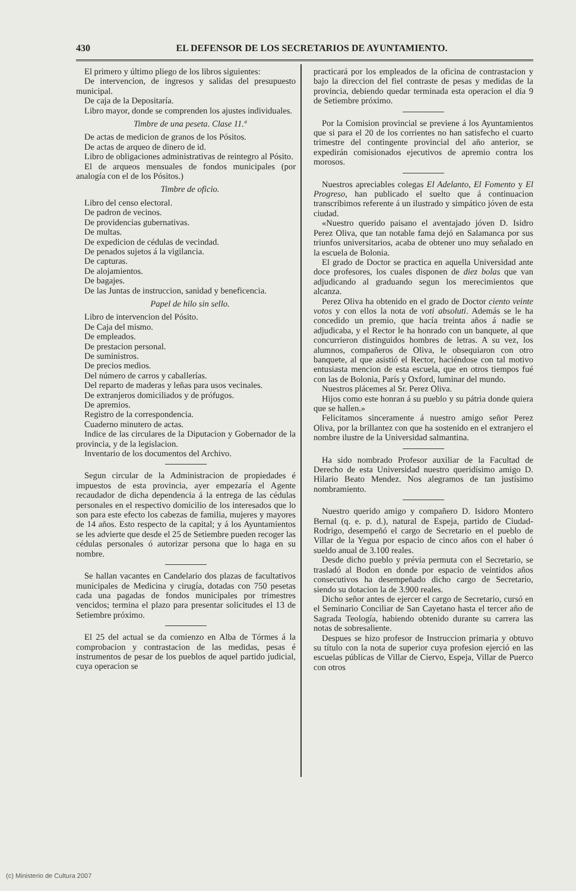430 EL DEFENSOR DE LOS SECRETARIOS DE AYUNTAMIENTO.
El primero y último pliego de los libros siguientes:
De intervencion, de ingresos y salidas del presupuesto municipal.
De caja de la Depositaría.
Libro mayor, donde se comprenden los ajustes individuales.
Timbre de una peseta. Clase 11.ª
De actas de medicion de granos de los Pósitos.
De actas de arqueo de dinero de id.
Libro de obligaciones administrativas de reintegro al Pósito.
El de arqueos mensuales de fondos municipales (por analogía con el de los Pósitos.)
Timbre de oficio.
Libro del censo electoral.
De padron de vecinos.
De providencias gubernativas.
De multas.
De expedicion de cédulas de vecindad.
De penados sujetos á la vigilancia.
De capturas.
De alojamientos.
De bagajes.
De las Juntas de instruccion, sanidad y beneficencia.
Papel de hilo sin sello.
Libro de intervencion del Pósito.
De Caja del mismo.
De empleados.
De prestacion personal.
De suministros.
De precios medios.
Del número de carros y caballerías.
Del reparto de maderas y leñas para usos vecinales.
De extranjeros domiciliados y de prófugos.
De apremios.
Registro de la correspondencia.
Cuaderno minutero de actas.
Indice de las circulares de la Diputacion y Gobernador de la provincia, y de la legislacion.
Inventario de los documentos del Archivo.
Segun circular de la Administracion de propiedades é impuestos de esta provincia, ayer empezaría el Agente recaudador de dicha dependencia á la entrega de las cédulas personales en el respectivo domicilio de los interesados que lo son para este efecto los cabezas de familia, mujeres y mayores de 14 años. Esto respecto de la capital; y á los Ayuntamientos se les advierte que desde el 25 de Setiembre pueden recoger las cédulas personales ó autorizar persona que lo haga en su nombre.
Se hallan vacantes en Candelario dos plazas de facultativos municipales de Medicina y cirugía, dotadas con 750 pesetas cada una pagadas de fondos municipales por trimestres vencidos; termina el plazo para presentar solicitudes el 13 de Setiembre próximo.
El 25 del actual se da comienzo en Alba de Tórmes á la comprobacion y contrastacion de las medidas, pesas é instrumentos de pesar de los pueblos de aquel partido judicial, cuya operacion se
practicará por los empleados de la oficina de contrastacion y bajo la direccion del fiel contraste de pesas y medidas de la provincia, debiendo quedar terminada esta operacion el dia 9 de Setiembre próximo.
Por la Comision provincial se previene á los Ayuntamientos que si para el 20 de los corrientes no han satisfecho el cuarto trimestre del contingente provincial del año anterior, se expedirán comisionados ejecutivos de apremio contra los morosos.
Nuestros apreciables colegas El Adelanto, El Fomento y El Progreso, han publicado el suelto que á continuacion transcribimos referente á un ilustrado y simpático jóven de esta ciudad.
«Nuestro querido paisano el aventajado jóven D. Isidro Perez Oliva, que tan notable fama dejó en Salamanca por sus triunfos universitarios, acaba de obtener uno muy señalado en la escuela de Bolonia.
El grado de Doctor se practica en aquella Universidad ante doce profesores, los cuales disponen de diez bolas que van adjudicando al graduando segun los merecimientos que alcanza.
Perez Oliva ha obtenido en el grado de Doctor ciento veinte votos y con ellos la nota de voti absoluti. Además se le ha concedido un premio, que hacía treinta años á nadie se adjudicaba, y el Rector le ha honrado con un banquete, al que concurrieron distinguidos hombres de letras. A su vez, los alumnos, compañeros de Oliva, le obsequiaron con otro banquete, al que asistió el Rector, haciéndose con tal motivo entusiasta mencion de esta escuela, que en otros tiempos fué con las de Bolonia, París y Oxford, luminar del mundo.
Nuestros plácemes al Sr. Perez Oliva.
Hijos como este honran á su pueblo y su pátria donde quiera que se hallen.»
Felicitamos sinceramente á nuestro amigo señor Perez Oliva, por la brillantez con que ha sostenido en el extranjero el nombre ilustre de la Universidad salmantina.
Ha sido nombrado Profesor auxiliar de la Facultad de Derecho de esta Universidad nuestro queridísimo amigo D. Hilario Beato Mendez. Nos alegramos de tan justísimo nombramiento.
Nuestro querido amigo y compañero D. Isidoro Montero Bernal (q. e. p. d.), natural de Espeja, partido de Ciudad-Rodrigo, desempeñó el cargo de Secretario en el pueblo de Villar de la Yegua por espacio de cinco años con el haber ó sueldo anual de 3.100 reales.
Desde dicho pueblo y prévia permuta con el Secretario, se trasladó al Bodon en donde por espacio de veintidos años consecutivos ha desempeñado dicho cargo de Secretario, siendo su dotacion la de 3.900 reales.
Dicho señor antes de ejercer el cargo de Secretario, cursó en el Seminario Conciliar de San Cayetano hasta el tercer año de Sagrada Teología, habiendo obtenido durante su carrera las notas de sobresaliente.
Despues se hizo profesor de Instruccion primaria y obtuvo su título con la nota de superior cuya profesion ejerció en las escuelas públicas de Villar de Ciervo, Espeja, Villar de Puerco con otros
(c) Ministerio de Cultura 2007